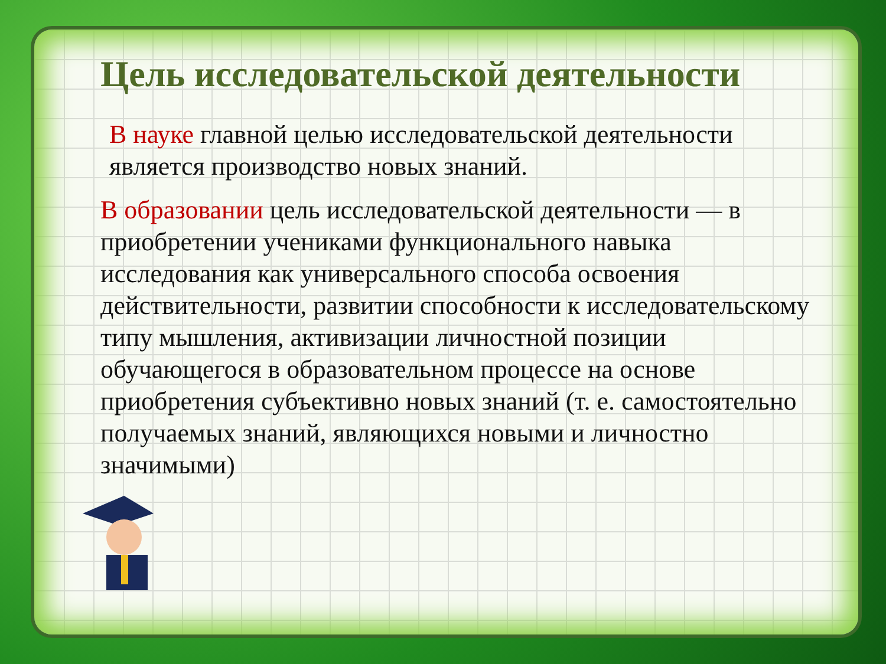Цель исследовательской деятельности
В науке главной целью исследовательской деятельности является производство новых знаний.
В образовании цель исследовательской деятельности — в приобретении учениками функционального навыка исследования как универсального способа освоения действительности, развитии способности к исследовательскому типу мышления, активизации личностной позиции обучающегося в образовательном процессе на основе приобретения субъективно новых знаний (т. е. самостоятельно получаемых знаний, являющихся новыми и личностно значимыми)